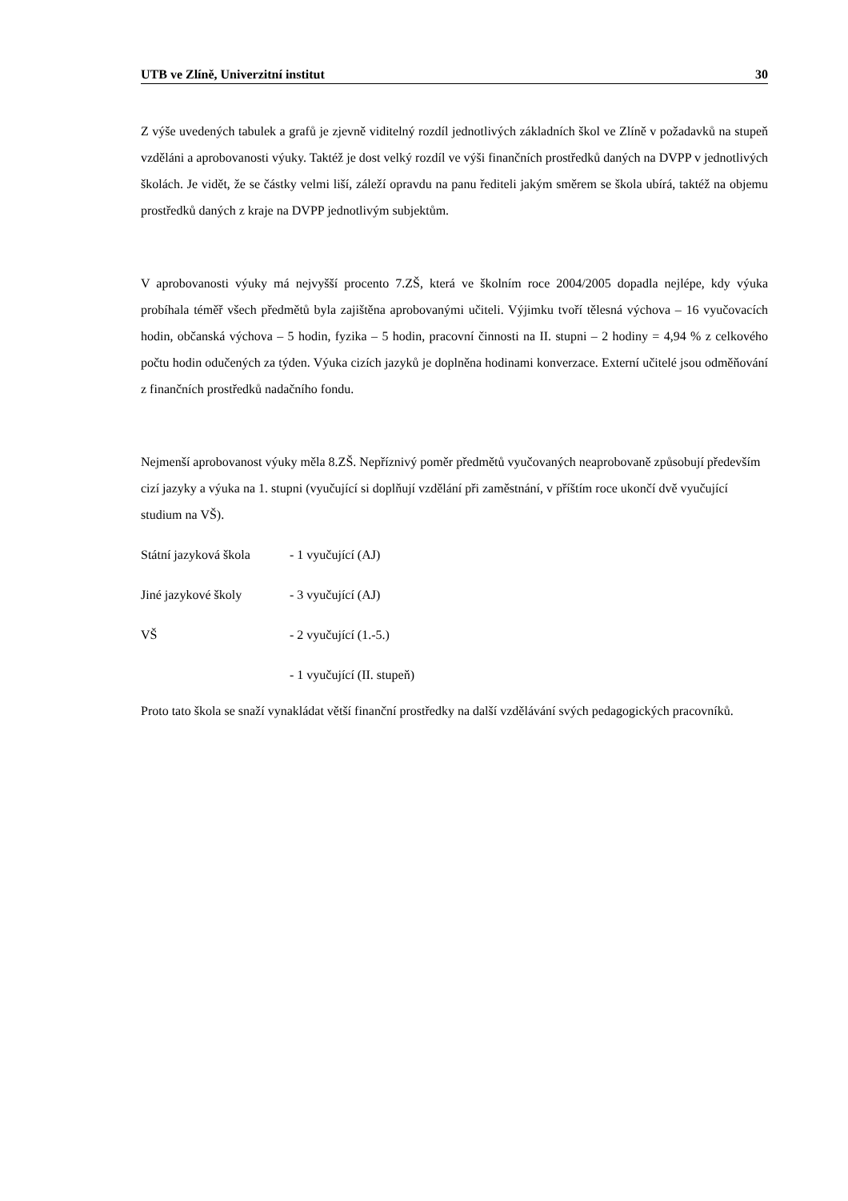UTB ve Zlíně, Univerzitní institut 30
Z výše uvedených tabulek a grafů je zjevně viditelný rozdíl jednotlivých základních škol ve Zlíně v požadavků na stupeň vzděláni a aprobovanosti výuky. Taktéž je dost velký rozdíl ve výši finančních prostředků daných na DVPP v jednotlivých školách. Je vidět, že se částky velmi liší, záleží opravdu na panu řediteli jakým směrem se škola ubírá, taktéž na objemu prostředků daných z kraje na DVPP jednotlivým subjektům.
V aprobovanosti výuky má nejvyšší procento 7.ZŠ, která ve školním roce 2004/2005 dopadla nejlépe, kdy výuka probíhala téměř všech předmětů byla zajištěna aprobovanými učiteli. Výjimku tvoří tělesná výchova – 16 vyučovacích hodin, občanská výchova – 5 hodin, fyzika – 5 hodin, pracovní činnosti na II. stupni – 2 hodiny = 4,94 % z celkového počtu hodin odučených za týden. Výuka cizích jazyků je doplněna hodinami konverzace. Externí učitelé jsou odměňování z finančních prostředků nadačního fondu.
Nejmenší aprobovanost výuky měla 8.ZŠ. Nepříznivý poměr předmětů vyučovaných neaprobovaně způsobují především cizí jazyky a výuka na 1. stupni (vyučující si doplňují vzdělání při zaměstnání, v příštím roce ukončí dvě vyučující studium na VŠ).
Státní jazyková škola - 1 vyučující (AJ)
Jiné jazykové školy - 3 vyučující (AJ)
VŠ - 2 vyučující (1.-5.)
- 1 vyučující (II. stupeň)
Proto tato škola se snaží vynakládat větší finanční prostředky na další vzdělávání svých pedagogických pracovníků.